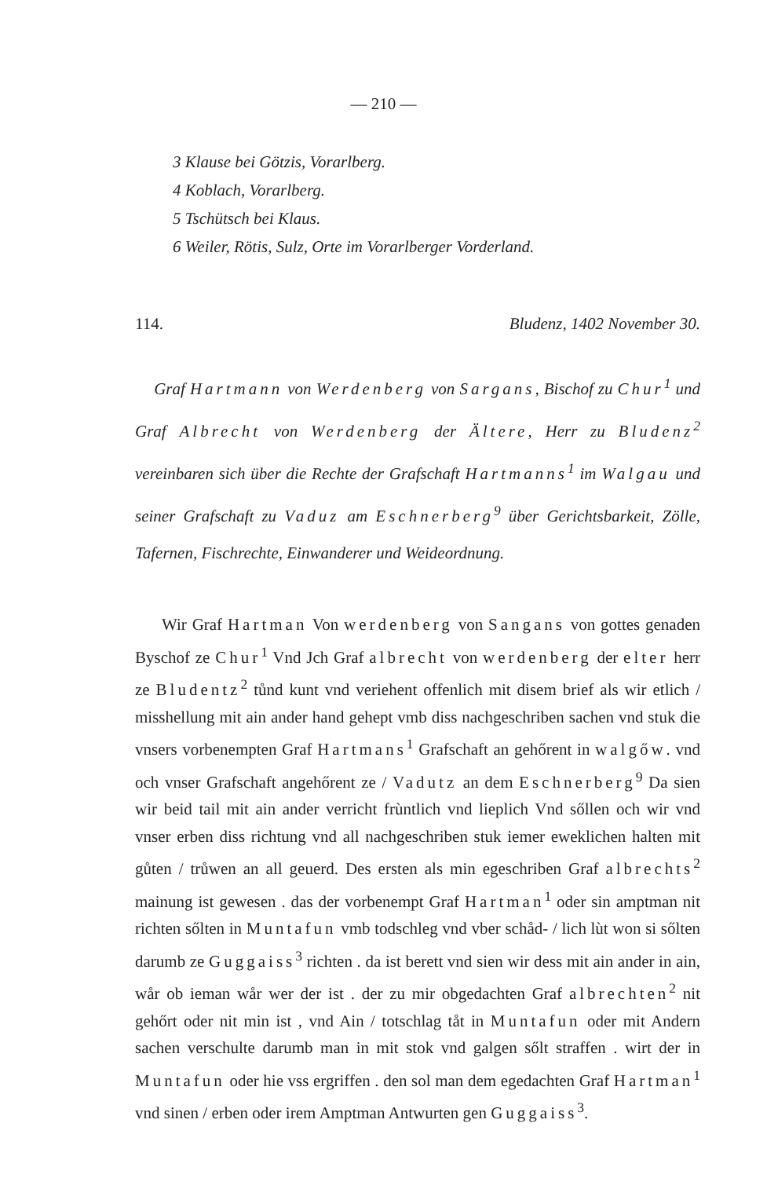— 210 —
3 Klause bei Götzis, Vorarlberg.
4 Koblach, Vorarlberg.
5 Tschütsch bei Klaus.
6 Weiler, Rötis, Sulz, Orte im Vorarlberger Vorderland.
114. Bludenz, 1402 November 30.
Graf Hartmann von Werdenberg von Sargans, Bischof zu Chur<sup>1</sup> und Graf Albrecht von Werdenberg der Ältere, Herr zu Bludenz<sup>2</sup> vereinbaren sich über die Rechte der Grafschaft Hartmanns<sup>1</sup> im Walgau und seiner Grafschaft zu Vaduz am Eschnerberg<sup>9</sup> über Gerichtsbarkeit, Zölle, Tafernen, Fischrechte, Einwanderer und Weideordnung.
Wir Graf Hartman Von werdenberg von Sangans von gottes genaden Byschof ze Chur<sup>1</sup> Vnd Jch Graf albrecht von werdenberg der elter herr ze Bludentz<sup>2</sup> tůnd kunt vnd veriehent offenlich mit disem brief als wir etlich / misshellung mit ain ander hand gehept vmb diss nachgeschriben sachen vnd stuk die vnsers vorbenempten Graf Hartmans<sup>1</sup> Grafschaft an gehőrent in walgőw. vnd och vnser Grafschaft angehőrent ze / Vadutz an dem Eschnerberg<sup>9</sup> Da sien wir beid tail mit ain ander verricht frùntlich vnd lieplich Vnd sőllen och wir vnd vnser erben diss richtung vnd all nachgeschriben stuk iemer eweklichen halten mit gůten / trůwen an all geuerd. Des ersten als min egeschriben Graf albrechts<sup>2</sup> mainung ist gewesen . das der vorbenempt Graf Hartman<sup>1</sup> oder sin amptman nit richten sőlten in Muntafun vmb todschleg vnd vber schåd- / lich lùt won si sőlten darumb ze Guggaiss<sup>3</sup> richten . da ist berett vnd sien wir dess mit ain ander in ain, wår ob ieman wår wer der ist . der zu mir obgedachten Graf albrechten<sup>2</sup> nit gehőrt oder nit min ist , vnd Ain / totschlag tåt in Muntafun oder mit Andern sachen verschulte darumb man in mit stok vnd galgen sőlt straffen . wirt der in Muntafun oder hie vss ergriffen . den sol man dem egedachten Graf Hartman<sup>1</sup> vnd sinen / erben oder irem Amptman Antwurten gen Guggaiss<sup>3</sup>.